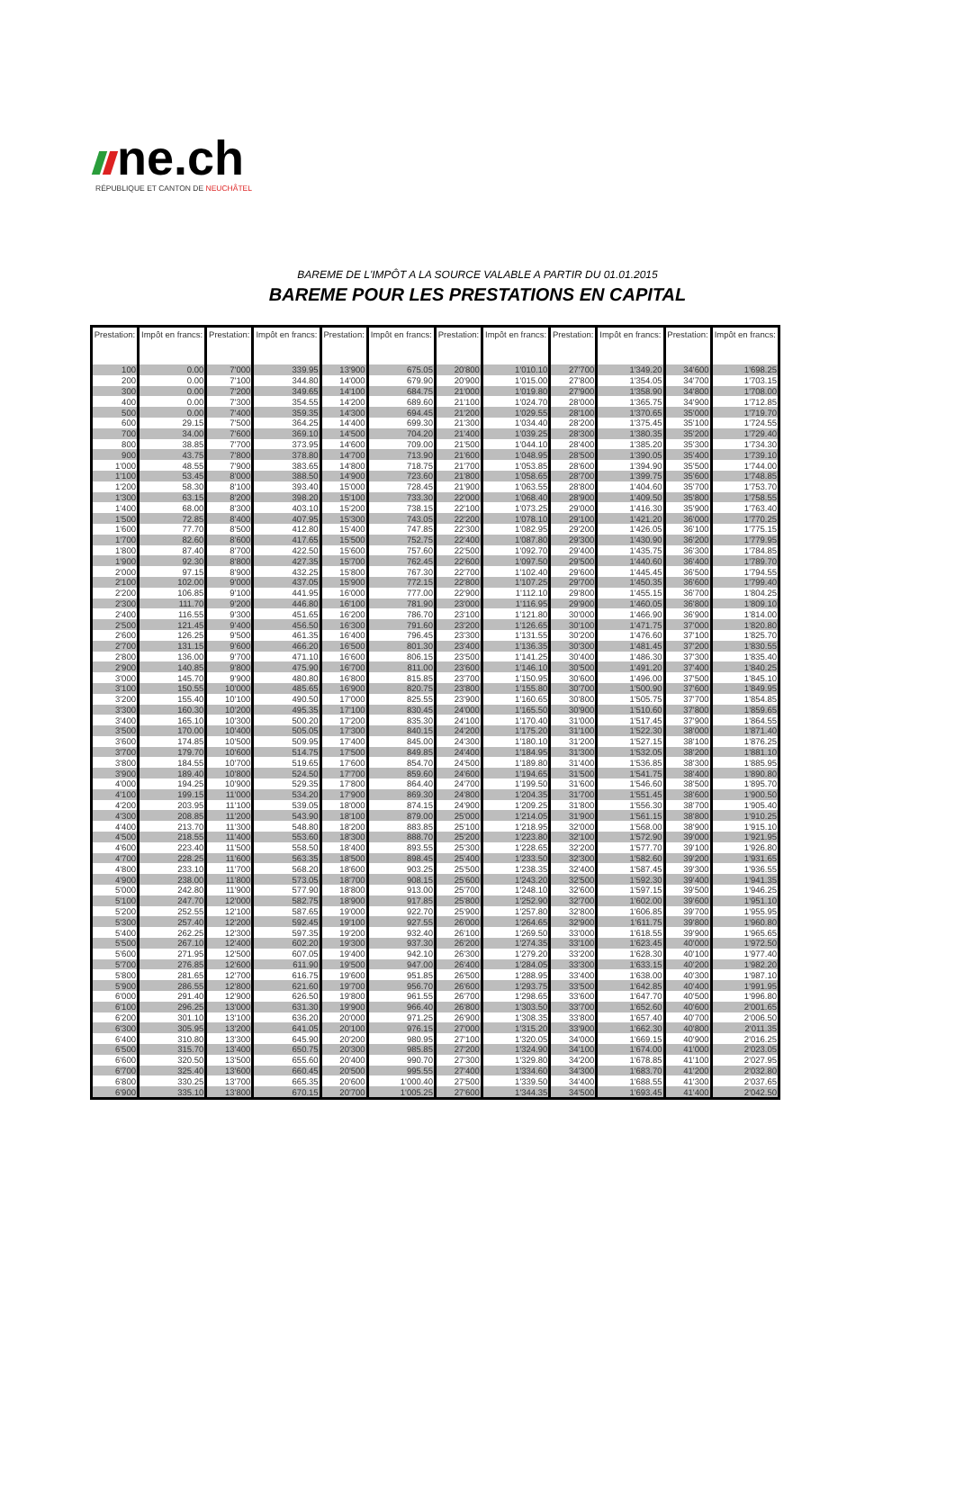ne.ch
RÉPUBLIQUE ET CANTON DE NEUCHÂTEL
BAREME DE L'IMPÔT A LA SOURCE VALABLE A PARTIR DU 01.01.2015
BAREME POUR LES PRESTATIONS EN CAPITAL
| Prestation: | Impôt en francs: | Prestation: | Impôt en francs: | Prestation: | Impôt en francs: | Prestation: | Impôt en francs: | Prestation: | Impôt en francs: | Prestation: | Impôt en francs: |
| --- | --- | --- | --- | --- | --- | --- | --- | --- | --- | --- | --- |
| 100 | 0.00 | 7'000 | 339.95 | 13'900 | 675.05 | 20'800 | 1'010.10 | 27'700 | 1'349.20 | 34'600 | 1'698.25 |
| 200 | 0.00 | 7'100 | 344.80 | 14'000 | 679.90 | 20'900 | 1'015.00 | 27'800 | 1'354.05 | 34'700 | 1'703.15 |
| 300 | 0.00 | 7'200 | 349.65 | 14'100 | 684.75 | 21'000 | 1'019.80 | 27'900 | 1'358.90 | 34'800 | 1'708.00 |
| 400 | 0.00 | 7'300 | 354.55 | 14'200 | 689.60 | 21'100 | 1'024.70 | 28'000 | 1'365.75 | 34'900 | 1'712.85 |
| 500 | 0.00 | 7'400 | 359.35 | 14'300 | 694.45 | 21'200 | 1'029.55 | 28'100 | 1'370.65 | 35'000 | 1'719.70 |
| 600 | 29.15 | 7'500 | 364.25 | 14'400 | 699.30 | 21'300 | 1'034.40 | 28'200 | 1'375.45 | 35'100 | 1'724.55 |
| 700 | 34.00 | 7'600 | 369.10 | 14'500 | 704.20 | 21'400 | 1'039.25 | 28'300 | 1'380.35 | 35'200 | 1'729.40 |
| 800 | 38.85 | 7'700 | 373.95 | 14'600 | 709.00 | 21'500 | 1'044.10 | 28'400 | 1'385.20 | 35'300 | 1'734.30 |
| 900 | 43.75 | 7'800 | 378.80 | 14'700 | 713.90 | 21'600 | 1'048.95 | 28'500 | 1'390.05 | 35'400 | 1'739.10 |
| 1'000 | 48.55 | 7'900 | 383.65 | 14'800 | 718.75 | 21'700 | 1'053.85 | 28'600 | 1'394.90 | 35'500 | 1'744.00 |
| 1'100 | 53.45 | 8'000 | 388.50 | 14'900 | 723.60 | 21'800 | 1'058.65 | 28'700 | 1'399.75 | 35'600 | 1'748.85 |
| 1'200 | 58.30 | 8'100 | 393.40 | 15'000 | 728.45 | 21'900 | 1'063.55 | 28'800 | 1'404.60 | 35'700 | 1'753.70 |
| 1'300 | 63.15 | 8'200 | 398.20 | 15'100 | 733.30 | 22'000 | 1'068.40 | 28'900 | 1'409.50 | 35'800 | 1'758.55 |
| 1'400 | 68.00 | 8'300 | 403.10 | 15'200 | 738.15 | 22'100 | 1'073.25 | 29'000 | 1'416.30 | 35'900 | 1'763.40 |
| 1'500 | 72.85 | 8'400 | 407.95 | 15'300 | 743.05 | 22'200 | 1'078.10 | 29'100 | 1'421.20 | 36'000 | 1'770.25 |
| 1'600 | 77.70 | 8'500 | 412.80 | 15'400 | 747.85 | 22'300 | 1'082.95 | 29'200 | 1'426.05 | 36'100 | 1'775.15 |
| 1'700 | 82.60 | 8'600 | 417.65 | 15'500 | 752.75 | 22'400 | 1'087.80 | 29'300 | 1'430.90 | 36'200 | 1'779.95 |
| 1'800 | 87.40 | 8'700 | 422.50 | 15'600 | 757.60 | 22'500 | 1'092.70 | 29'400 | 1'435.75 | 36'300 | 1'784.85 |
| 1'900 | 92.30 | 8'800 | 427.35 | 15'700 | 762.45 | 22'600 | 1'097.50 | 29'500 | 1'440.60 | 36'400 | 1'789.70 |
| 2'000 | 97.15 | 8'900 | 432.25 | 15'800 | 767.30 | 22'700 | 1'102.40 | 29'600 | 1'445.45 | 36'500 | 1'794.55 |
| 2'100 | 102.00 | 9'000 | 437.05 | 15'900 | 772.15 | 22'800 | 1'107.25 | 29'700 | 1'450.35 | 36'600 | 1'799.40 |
| 2'200 | 106.85 | 9'100 | 441.95 | 16'000 | 777.00 | 22'900 | 1'112.10 | 29'800 | 1'455.15 | 36'700 | 1'804.25 |
| 2'300 | 111.70 | 9'200 | 446.80 | 16'100 | 781.90 | 23'000 | 1'116.95 | 29'900 | 1'460.05 | 36'800 | 1'809.10 |
| 2'400 | 116.55 | 9'300 | 451.65 | 16'200 | 786.70 | 23'100 | 1'121.80 | 30'000 | 1'466.90 | 36'900 | 1'814.00 |
| 2'500 | 121.45 | 9'400 | 456.50 | 16'300 | 791.60 | 23'200 | 1'126.65 | 30'100 | 1'471.75 | 37'000 | 1'820.80 |
| 2'600 | 126.25 | 9'500 | 461.35 | 16'400 | 796.45 | 23'300 | 1'131.55 | 30'200 | 1'476.60 | 37'100 | 1'825.70 |
| 2'700 | 131.15 | 9'600 | 466.20 | 16'500 | 801.30 | 23'400 | 1'136.35 | 30'300 | 1'481.45 | 37'200 | 1'830.55 |
| 2'800 | 136.00 | 9'700 | 471.10 | 16'600 | 806.15 | 23'500 | 1'141.25 | 30'400 | 1'486.30 | 37'300 | 1'835.40 |
| 2'900 | 140.85 | 9'800 | 475.90 | 16'700 | 811.00 | 23'600 | 1'146.10 | 30'500 | 1'491.20 | 37'400 | 1'840.25 |
| 3'000 | 145.70 | 9'900 | 480.80 | 16'800 | 815.85 | 23'700 | 1'150.95 | 30'600 | 1'496.00 | 37'500 | 1'845.10 |
| 3'100 | 150.55 | 10'000 | 485.65 | 16'900 | 820.75 | 23'800 | 1'155.80 | 30'700 | 1'500.90 | 37'600 | 1'849.95 |
| 3'200 | 155.40 | 10'100 | 490.50 | 17'000 | 825.55 | 23'900 | 1'160.65 | 30'800 | 1'505.75 | 37'700 | 1'854.85 |
| 3'300 | 160.30 | 10'200 | 495.35 | 17'100 | 830.45 | 24'000 | 1'165.50 | 30'900 | 1'510.60 | 37'800 | 1'859.65 |
| 3'400 | 165.10 | 10'300 | 500.20 | 17'200 | 835.30 | 24'100 | 1'170.40 | 31'000 | 1'517.45 | 37'900 | 1'864.55 |
| 3'500 | 170.00 | 10'400 | 505.05 | 17'300 | 840.15 | 24'200 | 1'175.20 | 31'100 | 1'522.30 | 38'000 | 1'871.40 |
| 3'600 | 174.85 | 10'500 | 509.95 | 17'400 | 845.00 | 24'300 | 1'180.10 | 31'200 | 1'527.15 | 38'100 | 1'876.25 |
| 3'700 | 179.70 | 10'600 | 514.75 | 17'500 | 849.85 | 24'400 | 1'184.95 | 31'300 | 1'532.05 | 38'200 | 1'881.10 |
| 3'800 | 184.55 | 10'700 | 519.65 | 17'600 | 854.70 | 24'500 | 1'189.80 | 31'400 | 1'536.85 | 38'300 | 1'885.95 |
| 3'900 | 189.40 | 10'800 | 524.50 | 17'700 | 859.60 | 24'600 | 1'194.65 | 31'500 | 1'541.75 | 38'400 | 1'890.80 |
| 4'000 | 194.25 | 10'900 | 529.35 | 17'800 | 864.40 | 24'700 | 1'199.50 | 31'600 | 1'546.60 | 38'500 | 1'895.70 |
| 4'100 | 199.15 | 11'000 | 534.20 | 17'900 | 869.30 | 24'800 | 1'204.35 | 31'700 | 1'551.45 | 38'600 | 1'900.50 |
| 4'200 | 203.95 | 11'100 | 539.05 | 18'000 | 874.15 | 24'900 | 1'209.25 | 31'800 | 1'556.30 | 38'700 | 1'905.40 |
| 4'300 | 208.85 | 11'200 | 543.90 | 18'100 | 879.00 | 25'000 | 1'214.05 | 31'900 | 1'561.15 | 38'800 | 1'910.25 |
| 4'400 | 213.70 | 11'300 | 548.80 | 18'200 | 883.85 | 25'100 | 1'218.95 | 32'000 | 1'568.00 | 38'900 | 1'915.10 |
| 4'500 | 218.55 | 11'400 | 553.60 | 18'300 | 888.70 | 25'200 | 1'223.80 | 32'100 | 1'572.90 | 39'000 | 1'921.95 |
| 4'600 | 223.40 | 11'500 | 558.50 | 18'400 | 893.55 | 25'300 | 1'228.65 | 32'200 | 1'577.70 | 39'100 | 1'926.80 |
| 4'700 | 228.25 | 11'600 | 563.35 | 18'500 | 898.45 | 25'400 | 1'233.50 | 32'300 | 1'582.60 | 39'200 | 1'931.65 |
| 4'800 | 233.10 | 11'700 | 568.20 | 18'600 | 903.25 | 25'500 | 1'238.35 | 32'400 | 1'587.45 | 39'300 | 1'936.55 |
| 4'900 | 238.00 | 11'800 | 573.05 | 18'700 | 908.15 | 25'600 | 1'243.20 | 32'500 | 1'592.30 | 39'400 | 1'941.35 |
| 5'000 | 242.80 | 11'900 | 577.90 | 18'800 | 913.00 | 25'700 | 1'248.10 | 32'600 | 1'597.15 | 39'500 | 1'946.25 |
| 5'100 | 247.70 | 12'000 | 582.75 | 18'900 | 917.85 | 25'800 | 1'252.90 | 32'700 | 1'602.00 | 39'600 | 1'951.10 |
| 5'200 | 252.55 | 12'100 | 587.65 | 19'000 | 922.70 | 25'900 | 1'257.80 | 32'800 | 1'606.85 | 39'700 | 1'955.95 |
| 5'300 | 257.40 | 12'200 | 592.45 | 19'100 | 927.55 | 26'000 | 1'264.65 | 32'900 | 1'611.75 | 39'800 | 1'960.80 |
| 5'400 | 262.25 | 12'300 | 597.35 | 19'200 | 932.40 | 26'100 | 1'269.50 | 33'000 | 1'618.55 | 39'900 | 1'965.65 |
| 5'500 | 267.10 | 12'400 | 602.20 | 19'300 | 937.30 | 26'200 | 1'274.35 | 33'100 | 1'623.45 | 40'000 | 1'972.50 |
| 5'600 | 271.95 | 12'500 | 607.05 | 19'400 | 942.10 | 26'300 | 1'279.20 | 33'200 | 1'628.30 | 40'100 | 1'977.40 |
| 5'700 | 276.85 | 12'600 | 611.90 | 19'500 | 947.00 | 26'400 | 1'284.05 | 33'300 | 1'633.15 | 40'200 | 1'982.20 |
| 5'800 | 281.65 | 12'700 | 616.75 | 19'600 | 951.85 | 26'500 | 1'288.95 | 33'400 | 1'638.00 | 40'300 | 1'987.10 |
| 5'900 | 286.55 | 12'800 | 621.60 | 19'700 | 956.70 | 26'600 | 1'293.75 | 33'500 | 1'642.85 | 40'400 | 1'991.95 |
| 6'000 | 291.40 | 12'900 | 626.50 | 19'800 | 961.55 | 26'700 | 1'298.65 | 33'600 | 1'647.70 | 40'500 | 1'996.80 |
| 6'100 | 296.25 | 13'000 | 631.30 | 19'900 | 966.40 | 26'800 | 1'303.50 | 33'700 | 1'652.60 | 40'600 | 2'001.65 |
| 6'200 | 301.10 | 13'100 | 636.20 | 20'000 | 971.25 | 26'900 | 1'308.35 | 33'800 | 1'657.40 | 40'700 | 2'006.50 |
| 6'300 | 305.95 | 13'200 | 641.05 | 20'100 | 976.15 | 27'000 | 1'315.20 | 33'900 | 1'662.30 | 40'800 | 2'011.35 |
| 6'400 | 310.80 | 13'300 | 645.90 | 20'200 | 980.95 | 27'100 | 1'320.05 | 34'000 | 1'669.15 | 40'900 | 2'016.25 |
| 6'500 | 315.70 | 13'400 | 650.75 | 20'300 | 985.85 | 27'200 | 1'324.90 | 34'100 | 1'674.00 | 41'000 | 2'023.05 |
| 6'600 | 320.50 | 13'500 | 655.60 | 20'400 | 990.70 | 27'300 | 1'329.80 | 34'200 | 1'678.85 | 41'100 | 2'027.95 |
| 6'700 | 325.40 | 13'600 | 660.45 | 20'500 | 995.55 | 27'400 | 1'334.60 | 34'300 | 1'683.70 | 41'200 | 2'032.80 |
| 6'800 | 330.25 | 13'700 | 665.35 | 20'600 | 1'000.40 | 27'500 | 1'339.50 | 34'400 | 1'688.55 | 41'300 | 2'037.65 |
| 6'900 | 335.10 | 13'800 | 670.15 | 20'700 | 1'005.25 | 27'600 | 1'344.35 | 34'500 | 1'693.45 | 41'400 | 2'042.50 |